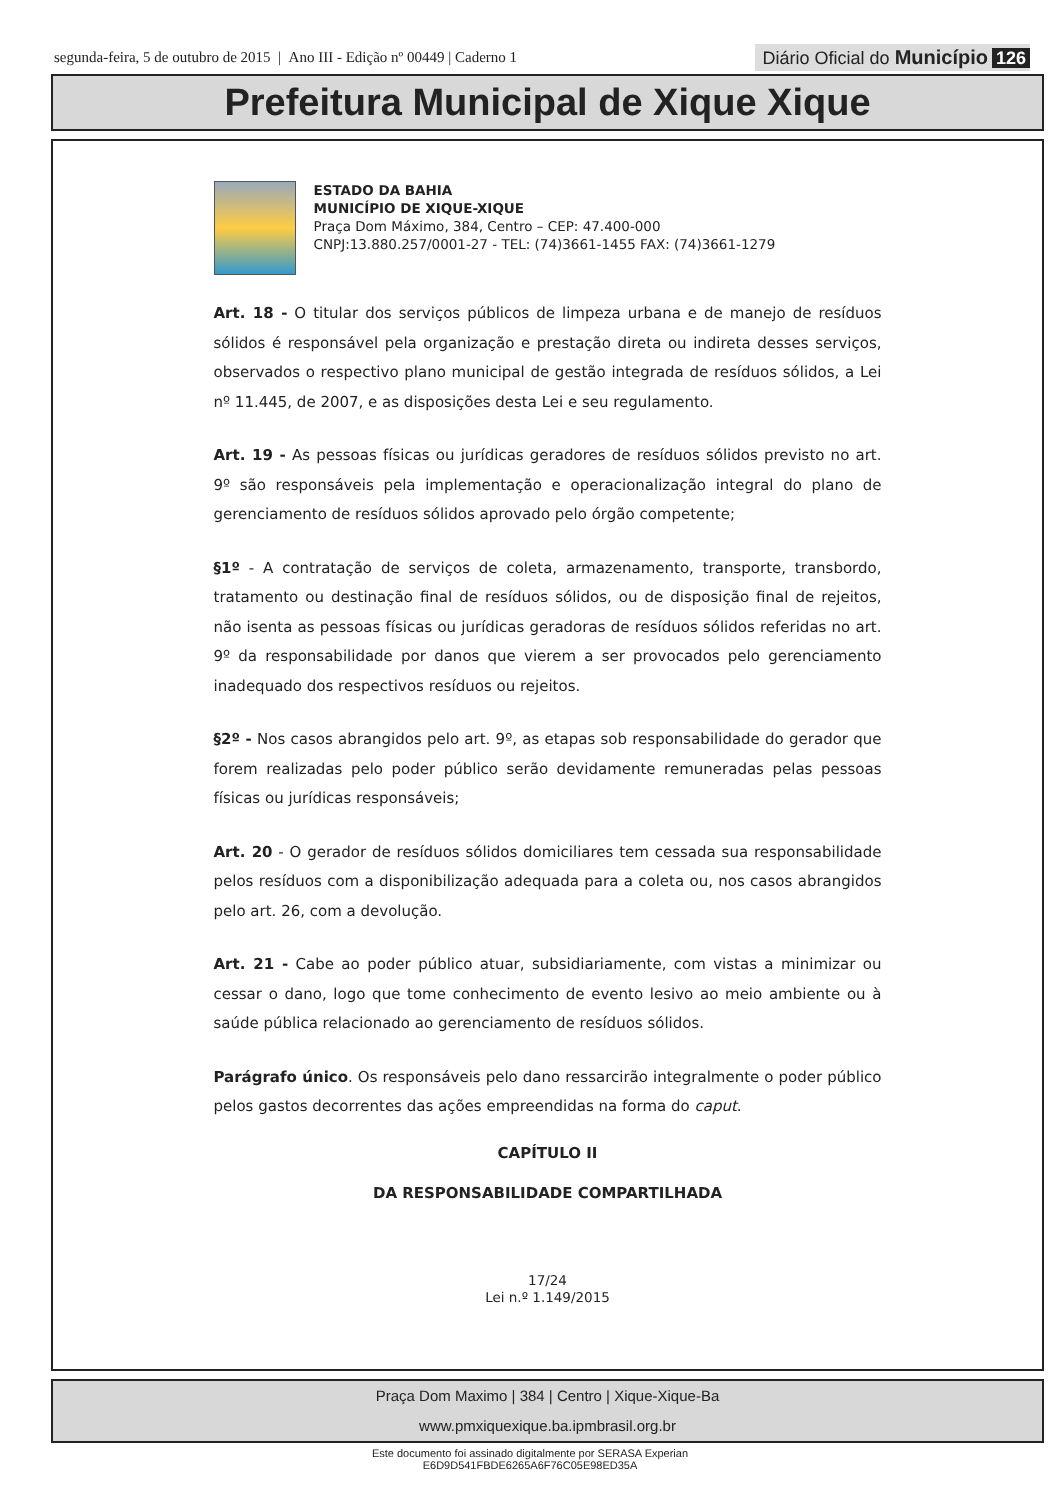segunda-feira, 5 de outubro de 2015 | Ano III - Edição nº 00449 | Caderno 1
Diário Oficial do Município 126
Prefeitura Municipal de Xique Xique
ESTADO DA BAHIA
MUNICÍPIO DE XIQUE-XIQUE
Praça Dom Máximo, 384, Centro – CEP: 47.400-000
CNPJ:13.880.257/0001-27 - TEL: (74)3661-1455 FAX: (74)3661-1279
Art. 18 - O titular dos serviços públicos de limpeza urbana e de manejo de resíduos sólidos é responsável pela organização e prestação direta ou indireta desses serviços, observados o respectivo plano municipal de gestão integrada de resíduos sólidos, a Lei nº 11.445, de 2007, e as disposições desta Lei e seu regulamento.
Art. 19 - As pessoas físicas ou jurídicas geradores de resíduos sólidos previsto no art. 9º são responsáveis pela implementação e operacionalização integral do plano de gerenciamento de resíduos sólidos aprovado pelo órgão competente;
§1º - A contratação de serviços de coleta, armazenamento, transporte, transbordo, tratamento ou destinação final de resíduos sólidos, ou de disposição final de rejeitos, não isenta as pessoas físicas ou jurídicas geradoras de resíduos sólidos referidas no art. 9º da responsabilidade por danos que vierem a ser provocados pelo gerenciamento inadequado dos respectivos resíduos ou rejeitos.
§2º - Nos casos abrangidos pelo art. 9º, as etapas sob responsabilidade do gerador que forem realizadas pelo poder público serão devidamente remuneradas pelas pessoas físicas ou jurídicas responsáveis;
Art. 20 - O gerador de resíduos sólidos domiciliares tem cessada sua responsabilidade pelos resíduos com a disponibilização adequada para a coleta ou, nos casos abrangidos pelo art. 26, com a devolução.
Art. 21 - Cabe ao poder público atuar, subsidiariamente, com vistas a minimizar ou cessar o dano, logo que tome conhecimento de evento lesivo ao meio ambiente ou à saúde pública relacionado ao gerenciamento de resíduos sólidos.
Parágrafo único. Os responsáveis pelo dano ressarcirão integralmente o poder público pelos gastos decorrentes das ações empreendidas na forma do caput.
CAPÍTULO II
DA RESPONSABILIDADE COMPARTILHADA
17/24
Lei n.º 1.149/2015
Praça Dom Maximo | 384 | Centro | Xique-Xique-Ba
www.pmxiquexique.ba.ipmbrasil.org.br
Este documento foi assinado digitalmente por SERASA Experian
E6D9D541FBDE6265A6F76C05E98ED35A